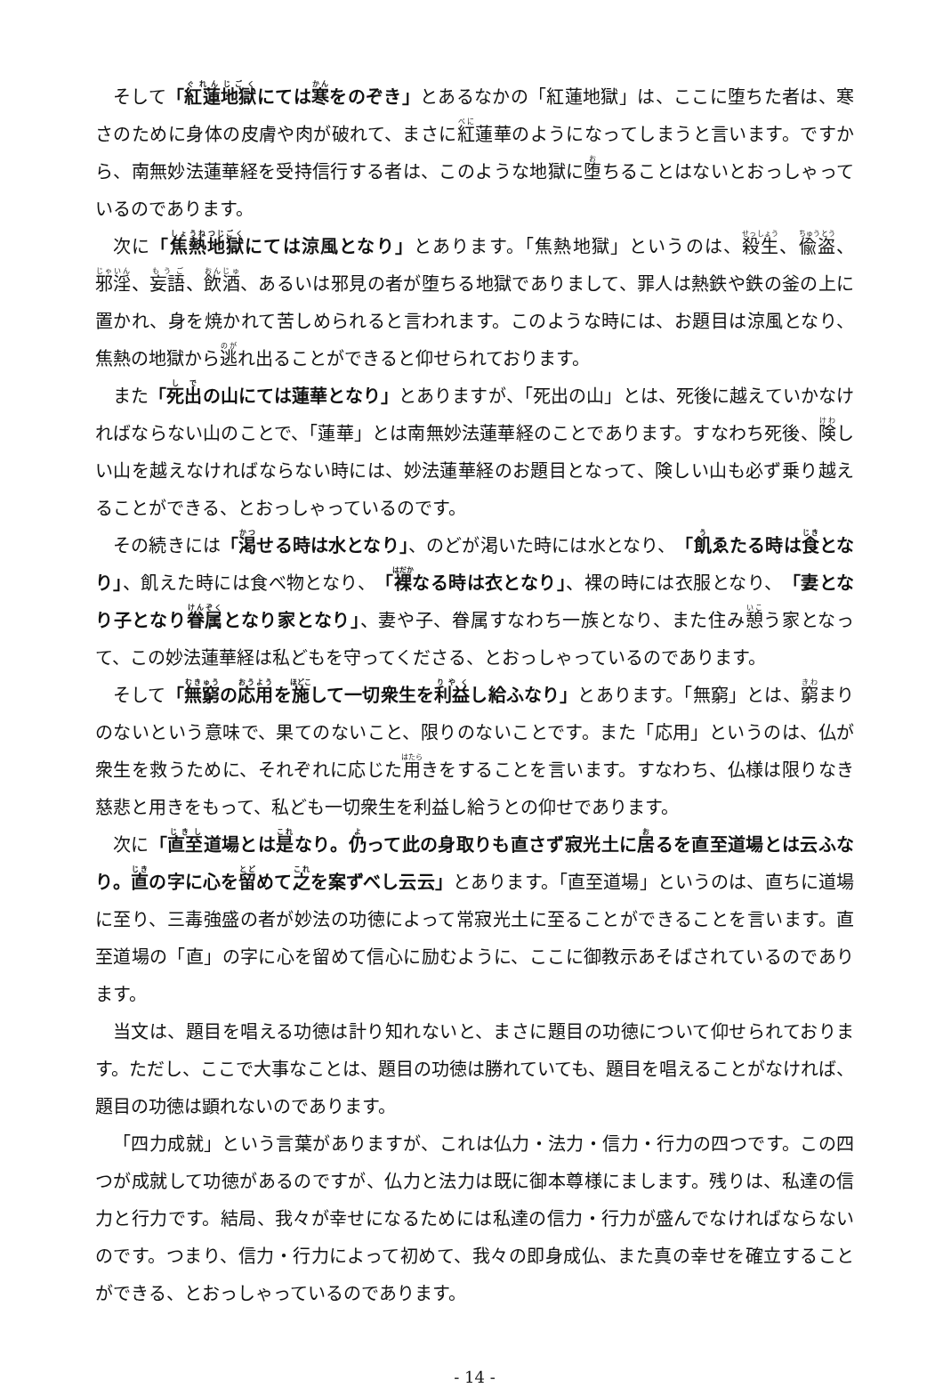そして「紅蓮地獄にては寒をのぞき」とあるなかの「紅蓮地獄」は、ここに堕ちた者は、寒さのために身体の皮膚や肉が破れて、まさに紅蓮華のようになってしまうと言います。ですから、南無妙法蓮華経を受持信行する者は、このような地獄に堕ちることはないとおっしゃっているのであります。
次に「焦熱地獄にては涼風となり」とあります。「焦熱地獄」というのは、殺生、偸盗、邪淫、妄語、飲酒、あるいは邪見の者が堕ちる地獄でありまして、罪人は熱鉄や鉄の釜の上に置かれ、身を焼かれて苦しめられると言われます。このような時には、お題目は涼風となり、焦熱の地獄から逃れ出ることができると仰せられております。
また「死出の山にては蓮華となり」とありますが、「死出の山」とは、死後に越えていかなければならない山のことで、「蓮華」とは南無妙法蓮華経のことであります。すなわち死後、険しい山を越えなければならない時には、妙法蓮華経のお題目となって、険しい山も必ず乗り越えることができる、とおっしゃっているのです。
その続きには「渇せる時は水となり」、のどが渇いた時には水となり、「飢ゑたる時は食となり」、飢えた時には食べ物となり、「裸なる時は衣となり」、裸の時には衣服となり、「妻となり子となり眷属となり家となり」、妻や子、眷属すなわち一族となり、また住み憩う家となって、この妙法蓮華経は私どもを守ってくださる、とおっしゃっているのであります。
そして「無窮の応用を施して一切衆生を利益し給ふなり」とあります。「無窮」とは、窮まりのないという意味で、果てのないこと、限りのないことです。また「応用」というのは、仏が衆生を救うために、それぞれに応じた用きをすることを言います。すなわち、仏様は限りなき慈悲と用きをもって、私ども一切衆生を利益し給うとの仰せであります。
次に「直至道場とは是なり。仍って此の身取りも直さず寂光土に居るを直至道場とは云ふなり。直の字に心を留めて之を案ずべし云云」とあります。「直至道場」というのは、直ちに道場に至り、三毒強盛の者が妙法の功徳によって常寂光土に至ることができることを言います。直至道場の「直」の字に心を留めて信心に励むように、ここに御教示あそばされているのであります。
当文は、題目を唱える功徳は計り知れないと、まさに題目の功徳について仰せられております。ただし、ここで大事なことは、題目の功徳は勝れていても、題目を唱えることがなければ、題目の功徳は顕れないのであります。
「四力成就」という言葉がありますが、これは仏力・法力・信力・行力の四つです。この四つが成就して功徳があるのですが、仏力と法力は既に御本尊様にまします。残りは、私達の信力と行力です。結局、我々が幸せになるためには私達の信力・行力が盛んでなければならないのです。つまり、信力・行力によって初めて、我々の即身成仏、また真の幸せを確立することができる、とおっしゃっているのであります。
- 14 -